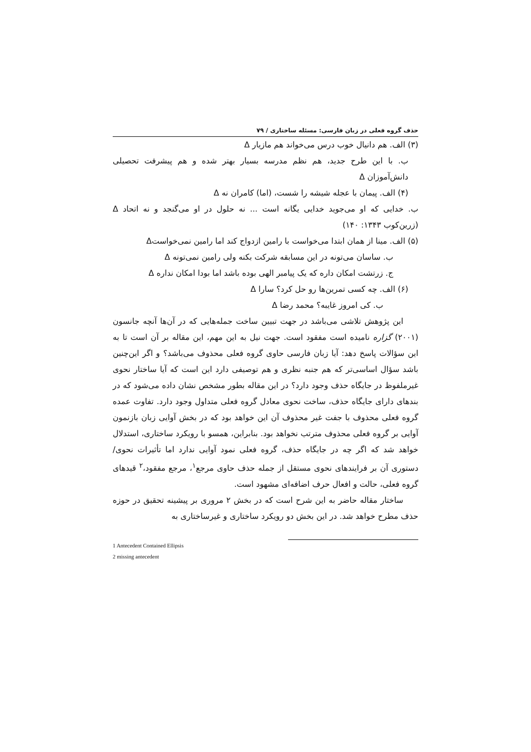حذف گروه فعلی در زبان فارسی: مسئله ساختاری / ۷۹
(۳) الف. هم دانیال خوب درس می‌خواند هم مازیار Δ
ب. با این طرح جدید، هم نظم مدرسه بسیار بهتر شده و هم پیشرفت تحصیلی دانش‌آموزان Δ
(۴) الف. پیمان با عجله شیشه را شست، (اما) کامران نه Δ
ب. خدایی که او می‌جوید خدایی یگانه است ... نه حلول در او می‌گنجد و نه اتحاد Δ (زرین‌کوب ۱۳۴۳: ۱۴۰)
(۵) الف. مینا از همان ابتدا می‌خواست با رامین ازدواج کند اما رامین نمی‌خواستΔ
ب. ساسان می‌تونه در این مسابقه شرکت بکنه ولی رامین نمی‌تونه Δ
ج. زرتشت امکان داره که یک پیامبر الهی بوده باشد اما بودا امکان نداره Δ
(۶) الف. چه کسی تمرین‌ها رو حل کرد؟ سارا Δ
ب. کی امروز غایبه؟ محمد رضا Δ
این پژوهش تلاشی می‌باشد در جهت تبیین ساخت جمله‌هایی که در آن‌ها آنچه جانسون (۲۰۰۱) گزاره نامیده است مفقود است. جهت نیل به این مهم، این مقاله بر آن است تا به این سؤالات پاسخ دهد: آیا زبان فارسی حاوی گروه فعلی محذوف می‌باشد؟ و اگر این‌چنین باشد سؤال اساسی‌تر که هم جنبه نظری و هم توصیفی دارد این است که آیا ساختار نحوی غیرملفوظ در جایگاه حذف وجود دارد؟ در این مقاله بطور مشخص نشان داده می‌شود که در بندهای دارای جایگاه حذف، ساخت نحوی معادل گروه فعلی متداول وجود دارد. تفاوت عمده گروه فعلی محذوف با جفت غیر محذوف آن این خواهد بود که در بخش آوایی زبان بازنمون آوایی بر گروه فعلی محذوف مترتب نخواهد بود. بنابراین، همسو با رویکرد ساختاری، استدلال خواهد شد که اگر چه در جایگاه حذف، گروه فعلی نمود آوایی ندارد اما تأثیرات نحوی/دستوری آن بر فرایندهای نحوی مستقل از جمله حذف حاوی مرجع<sup>۱</sup>، مرجع مفقود،<sup>۲</sup> قیدهای گروه فعلی، حالت و افعال حرف اضافه‌ای مشهود است.
ساختار مقاله حاضر به این شرح است که در بخش ۲ مروری بر پیشینه تحقیق در حوزه حذف مطرح خواهد شد. در این بخش دو رویکرد ساختاری و غیرساختاری به
1 Antecedent Contained Ellipsis
2 missing antecedent